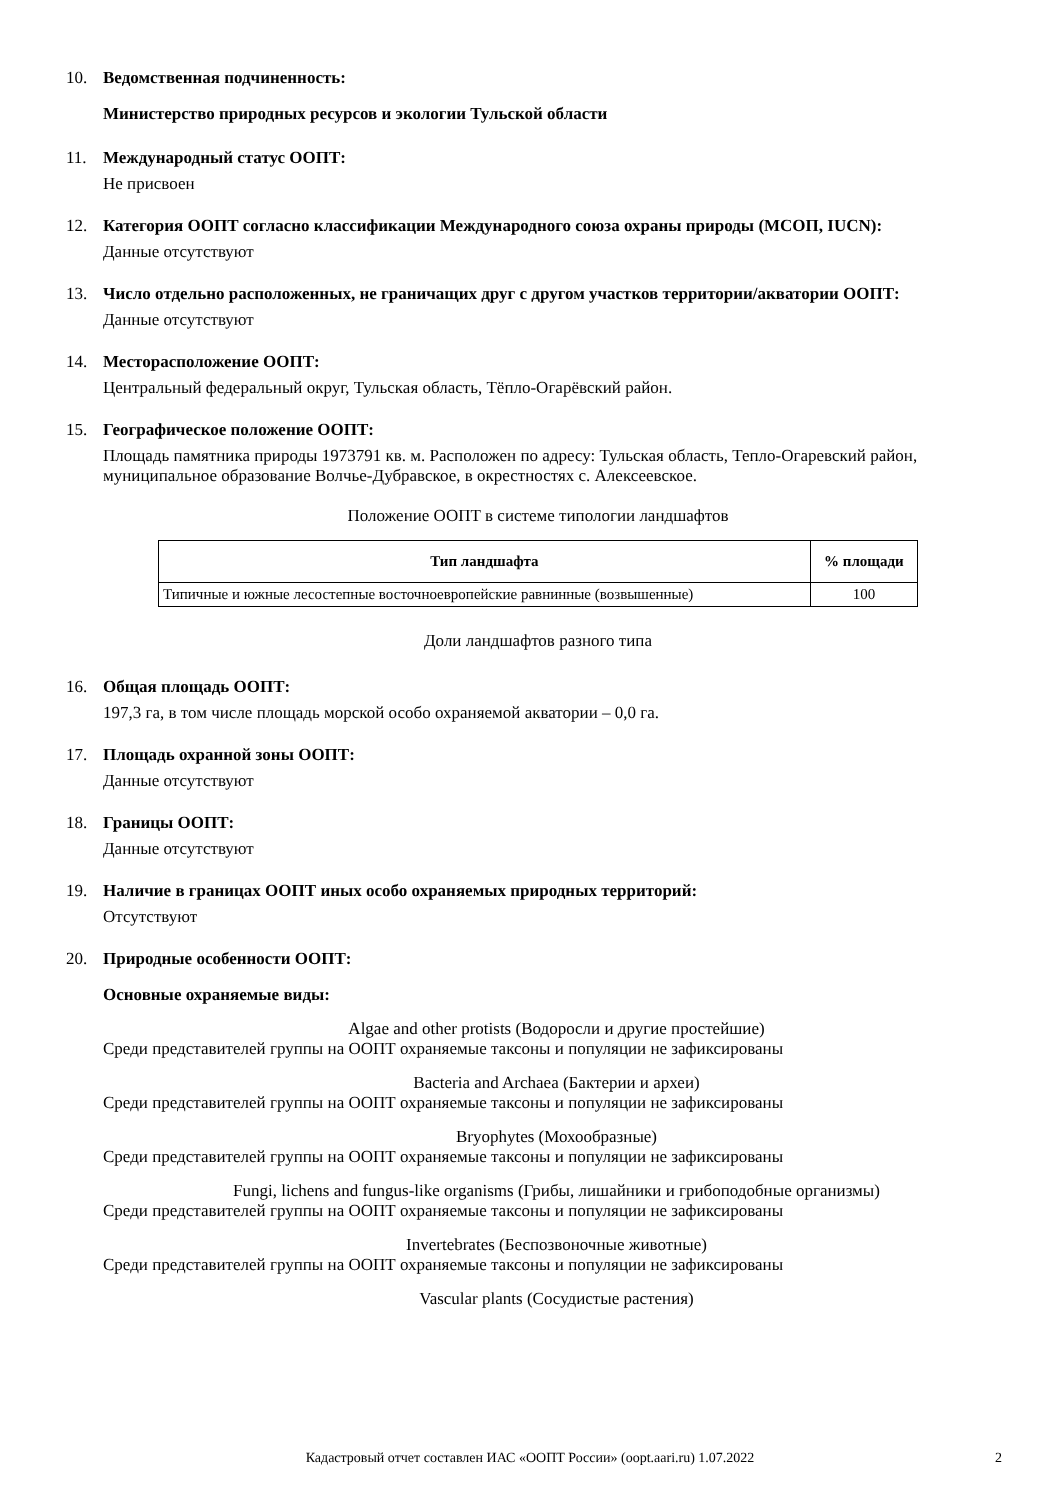10. Ведомственная подчиненность:
Министерство природных ресурсов и экологии Тульской области
11. Международный статус ООПТ:
Не присвоен
12. Категория ООПТ согласно классификации Международного союза охраны природы (МСОП, IUCN):
Данные отсутствуют
13. Число отдельно расположенных, не граничащих друг с другом участков территории/акватории ООПТ:
Данные отсутствуют
14. Месторасположение ООПТ:
Центральный федеральный округ, Тульская область, Тёпло-Огарёвский район.
15. Географическое положение ООПТ:
Площадь памятника природы 1973791 кв. м. Расположен по адресу: Тульская область, Тепло-Огаревский район, муниципальное образование Волчье-Дубравское, в окрестностях с. Алексеевское.
Положение ООПТ в системе типологии ландшафтов
| Тип ландшафта | % площади |
| --- | --- |
| Типичные и южные лесостепные восточноевропейские равнинные (возвышенные) | 100 |
Доли ландшафтов разного типа
16. Общая площадь ООПТ:
197,3 га, в том числе площадь морской особо охраняемой акватории – 0,0 га.
17. Площадь охранной зоны ООПТ:
Данные отсутствуют
18. Границы ООПТ:
Данные отсутствуют
19. Наличие в границах ООПТ иных особо охраняемых природных территорий:
Отсутствуют
20. Природные особенности ООПТ:
Основные охраняемые виды:
Algae and other protists (Водоросли и другие простейшие)
Среди представителей группы на ООПТ охраняемые таксоны и популяции не зафиксированы
Bacteria and Archaea (Бактерии и археи)
Среди представителей группы на ООПТ охраняемые таксоны и популяции не зафиксированы
Bryophytes (Мохообразные)
Среди представителей группы на ООПТ охраняемые таксоны и популяции не зафиксированы
Fungi, lichens and fungus-like organisms (Грибы, лишайники и грибоподобные организмы)
Среди представителей группы на ООПТ охраняемые таксоны и популяции не зафиксированы
Invertebrates (Беспозвоночные животные)
Среди представителей группы на ООПТ охраняемые таксоны и популяции не зафиксированы
Vascular plants (Сосудистые растения)
Кадастровый отчет составлен ИАС «ООПТ России» (oopt.aari.ru) 1.07.2022 2